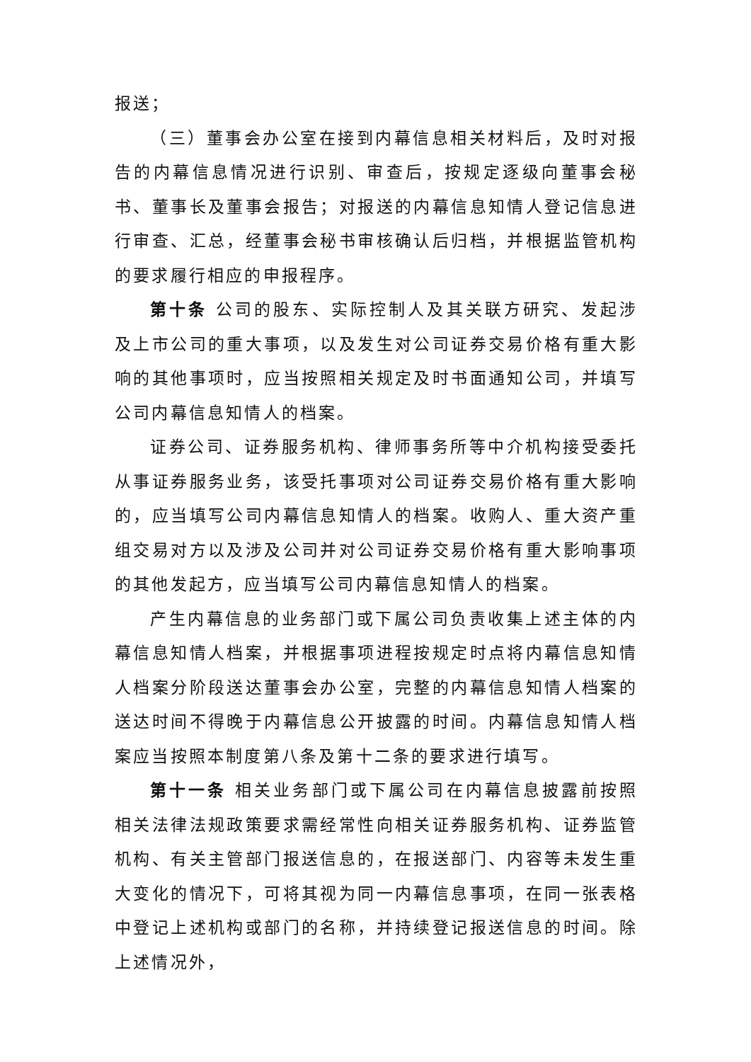报送；
（三）董事会办公室在接到内幕信息相关材料后，及时对报告的内幕信息情况进行识别、审查后，按规定逐级向董事会秘书、董事长及董事会报告；对报送的内幕信息知情人登记信息进行审查、汇总，经董事会秘书审核确认后归档，并根据监管机构的要求履行相应的申报程序。
第十条 公司的股东、实际控制人及其关联方研究、发起涉及上市公司的重大事项，以及发生对公司证券交易价格有重大影响的其他事项时，应当按照相关规定及时书面通知公司，并填写公司内幕信息知情人的档案。
证券公司、证券服务机构、律师事务所等中介机构接受委托从事证券服务业务，该受托事项对公司证券交易价格有重大影响的，应当填写公司内幕信息知情人的档案。收购人、重大资产重组交易对方以及涉及公司并对公司证券交易价格有重大影响事项的其他发起方，应当填写公司内幕信息知情人的档案。
产生内幕信息的业务部门或下属公司负责收集上述主体的内幕信息知情人档案，并根据事项进程按规定时点将内幕信息知情人档案分阶段送达董事会办公室，完整的内幕信息知情人档案的送达时间不得晚于内幕信息公开披露的时间。内幕信息知情人档案应当按照本制度第八条及第十二条的要求进行填写。
第十一条 相关业务部门或下属公司在内幕信息披露前按照相关法律法规政策要求需经常性向相关证券服务机构、证券监管机构、有关主管部门报送信息的，在报送部门、内容等未发生重大变化的情况下，可将其视为同一内幕信息事项，在同一张表格中登记上述机构或部门的名称，并持续登记报送信息的时间。除上述情况外，